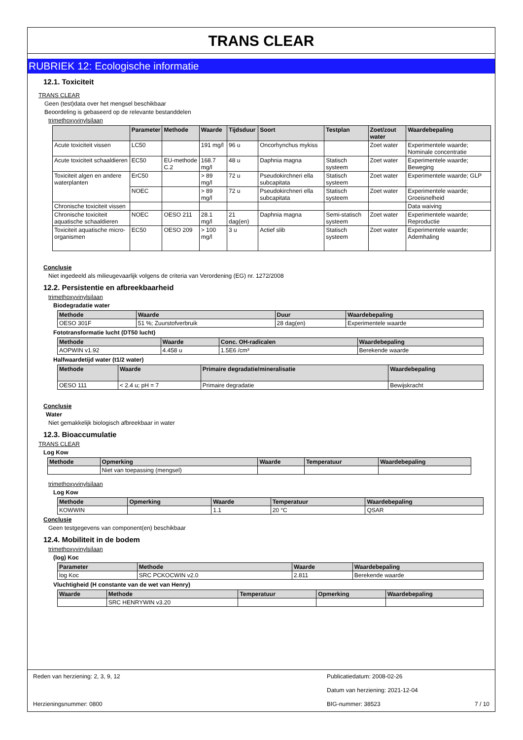TRANS CLEAR
RUBRIEK 12: Ecologische informatie
12.1. Toxiciteit
TRANS CLEAR
Geen (test)data over het mengsel beschikbaar
Beoordeling is gebaseerd op de relevante bestanddelen
trimethoxyvinylsilaan
| | Parameter | Methode | Waarde | Tijdsduur | Soort | Testplan | Zoet/zout water | Waardebepaling |
| --- | --- | --- | --- | --- | --- | --- | --- | --- |
| Acute toxiciteit vissen | LC50 | | 191 mg/l | 96 u | Oncorhynchus mykiss | | Zoet water | Experimentele waarde; Nominale concentratie |
| Acute toxiciteit schaaldieren | EC50 | EU-methode C.2 | 168.7 mg/l | 48 u | Daphnia magna | Statisch systeem | Zoet water | Experimentele waarde; Beweging |
| Toxiciteit algen en andere waterplanten | ErC50 | | > 89 mg/l | 72 u | Pseudokirchneri ella subcapitata | Statisch systeem | Zoet water | Experimentele waarde; GLP |
| | NOEC | | > 89 mg/l | 72 u | Pseudokirchneri ella subcapitata | Statisch systeem | Zoet water | Experimentele waarde; Groeisnelheid |
| Chronische toxiciteit vissen | | | | | | | | Data waiving |
| Chronische toxiciteit aquatische schaaldieren | NOEC | OESO 211 | 28.1 mg/l | 21 dag(en) | Daphnia magna | Semi-statisch systeem | Zoet water | Experimentele waarde; Reproductie |
| Toxiciteit aquatische micro-organismen | EC50 | OESO 209 | > 100 mg/l | 3 u | Actief slib | Statisch systeem | Zoet water | Experimentele waarde; Ademhaling |
Conclusie
Niet ingedeeld als milieugevaarlijk volgens de criteria van Verordening (EG) nr. 1272/2008
12.2. Persistentie en afbreekbaarheid
trimethoxyvinylsilaan
Biodegradatie water
| Methode | Waarde | Duur | Waardebepaling |
| --- | --- | --- | --- |
| OESO 301F | 51 %; Zuurstofverbruik | 28 dag(en) | Experimentele waarde |
Fototransformatie lucht (DT50 lucht)
| Methode | Waarde | Conc. OH-radicalen | Waardebepaling |
| --- | --- | --- | --- |
| AOPWIN v1.92 | 4.458 u | 1.5E6 /cm³ | Berekende waarde |
Halfwaardetijd water (t1/2 water)
| Methode | Waarde | Primaire degradatie/mineralisatie | Waardebepaling |
| --- | --- | --- | --- |
| OESO 111 | < 2.4 u; pH = 7 | Primaire degradatie | Bewijskracht |
Conclusie
Water
Niet gemakkelijk biologisch afbreekbaar in water
12.3. Bioaccumulatie
TRANS CLEAR
Log Kow
| Methode | Opmerking | Waarde | Temperatuur | Waardebepaling |
| --- | --- | --- | --- | --- |
| | Niet van toepassing (mengsel) | | | |
trimethoxyvinylsilaan
Log Kow
| Methode | Opmerking | Waarde | Temperatuur | Waardebepaling |
| --- | --- | --- | --- | --- |
| KOWWIN | | 1.1 | 20 °C | QSAR |
Conclusie
Geen testgegevens van component(en) beschikbaar
12.4. Mobiliteit in de bodem
trimethoxyvinylsilaan
(log) Koc
| Parameter | Methode | Waarde | Waardebepaling |
| --- | --- | --- | --- |
| log Koc | SRC PCKOCWIN v2.0 | 2.811 | Berekende waarde |
Vluchtigheid (H constante van de wet van Henry)
| Waarde | Methode | Temperatuur | Opmerking | Waardebepaling |
| --- | --- | --- | --- | --- |
| | SRC HENRYWIN v3.20 | | | |
Reden van herziening: 2, 3, 9, 12
Publicatiedatum: 2008-02-26
Datum van herziening: 2021-12-04
Herzieningsnummer: 0800 BIG-nummer: 38523 7 / 10